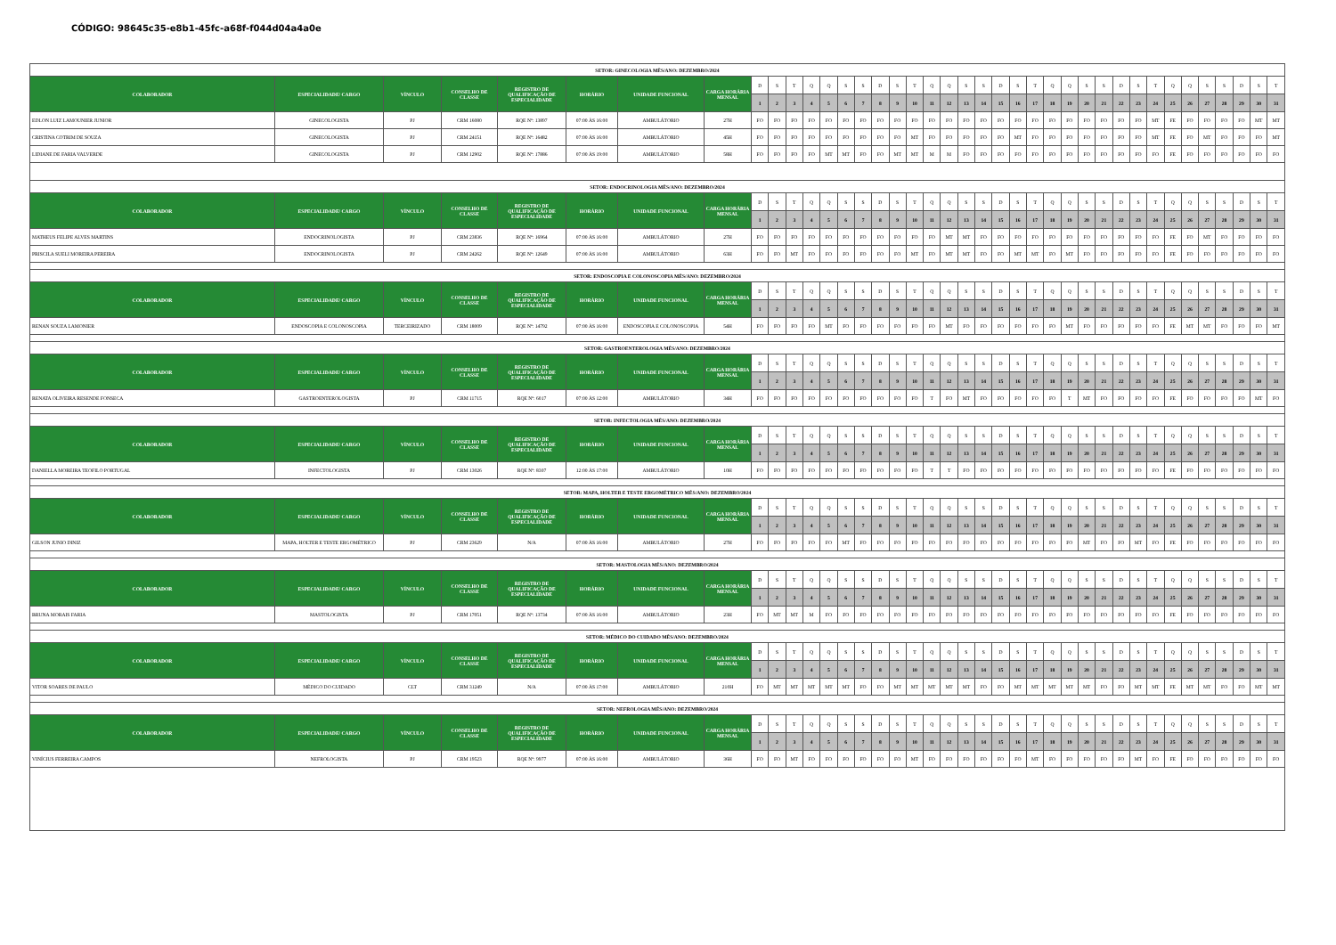CÓDIGO: 98645c35-e8b1-45fc-a68f-f044d04a4a0e
| SETOR: GINECOLOGIA MÊS/ANO: DEZEMBRO/2024 | | | | | | | | | | | | | | | | | | | | | | | | | | | | | | | | | | | | | | |
| COLABORADOR | ESPECIALIDADE/ CARGO | VÍNCULO | CONSELHO DE CLASSE | REGISTRO DE QUALIFICAÇÃO DE ESPECIALIDADE | HORÁRIO | UNIDADE FUNCIONAL | CARGA HORÁRIA MENSAL | D | S | T | Q | Q | S | S | D | S | T | Q | Q | S | S | D | S | T | Q | Q | S | S | D | S | T | Q | Q | S | S | D | S | T |
| | | | | | | | | 1 | 2 | 3 | 4 | 5 | 6 | 7 | 8 | 9 | 10 | 11 | 12 | 13 | 14 | 15 | 16 | 17 | 18 | 19 | 20 | 21 | 22 | 23 | 24 | 25 | 26 | 27 | 28 | 29 | 30 | 31 |
| EDLON LUIZ LAMOUNIER JUNIOR | GINECOLOGISTA | PJ | CRM 16080 | RQE Nº: 13897 | 07:00 ÀS 16:00 | AMBULÁTORIO | 27H | FO | FO | FO | FO | FO | FO | FO | FO | FO | FO | FO | FO | FO | FO | FO | FO | FO | FO | FO | FO | FO | FO | FO | MT | FE | FO | FO | FO | FO | MT | MT |
| CRISTINA COTRIM DE SOUZA | GINECOLOGISTA | PJ | CRM 24151 | RQE Nº: 16482 | 07:00 ÀS 16:00 | AMBULÁTORIO | 45H | FO | FO | FO | FO | FO | FO | FO | FO | FO | MT | FO | FO | FO | FO | FO | MT | FO | FO | FO | FO | FO | FO | FO | MT | FE | FO | MT | FO | FO | FO | MT |
| LIDIANE DE FARIA VALVERDE | GINECOLOGISTA | PJ | CRM 12902 | RQE Nº: 17886 | 07:00 ÀS 19:00 | AMBULÁTORIO | 58H | FO | FO | FO | FO | MT | MT | FO | FO | MT | MT | M | M | FO | FO | FO | FO | FO | FO | FO | FO | FO | FO | FO | FO | FE | FO | FO | FO | FO | FO | FO |
| SETOR: ENDOCRINOLOGIA MÊS/ANO: DEZEMBRO/2024 | | | | | | | | | | | | | | | | | | | | | | | | | | | | | | | | | | | | | | |
| COLABORADOR | ESPECIALIDADE/ CARGO | VÍNCULO | CONSELHO DE CLASSE | REGISTRO DE QUALIFICAÇÃO DE ESPECIALIDADE | HORÁRIO | UNIDADE FUNCIONAL | CARGA HORÁRIA MENSAL | D | S | T | Q | Q | S | S | D | S | T | Q | Q | S | S | D | S | T | Q | Q | S | S | D | S | T | Q | Q | S | S | D | S | T |
| | | | | | | | | 1 | 2 | 3 | 4 | 5 | 6 | 7 | 8 | 9 | 10 | 11 | 12 | 13 | 14 | 15 | 16 | 17 | 18 | 19 | 20 | 21 | 22 | 23 | 24 | 25 | 26 | 27 | 28 | 29 | 30 | 31 |
| MATHEUS FELIPE ALVES MARTINS | ENDOCRINOLOGISTA | PJ | CRM 23836 | RQE Nº: 16964 | 07:00 ÀS 16:00 | AMBULÁTORIO | 27H | FO | FO | FO | FO | FO | FO | FO | FO | FO | FO | FO | MT | MT | FO | FO | FO | FO | FO | FO | FO | FO | FO | FO | FO | FE | FO | MT | FO | FO | FO | FO |
| PRISCILA SUELI MOREIRA PEREIRA | ENDOCRINOLOGISTA | PJ | CRM 24262 | RQE Nº: 12649 | 07:00 ÀS 16:00 | AMBULÁTORIO | 63H | FO | FO | MT | FO | FO | FO | FO | FO | FO | MT | FO | MT | MT | FO | FO | MT | MT | FO | MT | FO | FO | FO | FO | FO | FE | FO | FO | FO | FO | FO | FO |
| SETOR: ENDOSCOPIA E COLONOSCOPIA MÊS/ANO: DEZEMBRO/2024 | | | | | | | | | | | | | | | | | | | | | | | | | | | | | | | | | | | | | | |
| COLABORADOR | ESPECIALIDADE/ CARGO | VÍNCULO | CONSELHO DE CLASSE | REGISTRO DE QUALIFICAÇÃO DE ESPECIALIDADE | HORÁRIO | UNIDADE FUNCIONAL | CARGA HORÁRIA MENSAL | D | S | T | Q | Q | S | S | D | S | T | Q | Q | S | S | D | S | T | Q | Q | S | S | D | S | T | Q | Q | S | S | D | S | T |
| | | | | | | | | 1 | 2 | 3 | 4 | 5 | 6 | 7 | 8 | 9 | 10 | 11 | 12 | 13 | 14 | 15 | 16 | 17 | 18 | 19 | 20 | 21 | 22 | 23 | 24 | 25 | 26 | 27 | 28 | 29 | 30 | 31 |
| RENAN SOUZA LAMONIER | ENDOSCOPIA E COLONOSCOPIA | TERCEIRIZADO | CRM 18009 | RQE Nº: 14792 | 07:00 ÀS 16:00 | ENDOSCOPIA E COLONOSCOPIA | 54H | FO | FO | FO | FO | MT | FO | FO | FO | FO | FO | FO | MT | FO | FO | FO | FO | FO | FO | MT | FO | FO | FO | FO | FO | FE | MT | MT | FO | FO | FO | MT |
| SETOR: GASTROENTEROLOGIA MÊS/ANO: DEZEMBRO/2024 | | | | | | | | | | | | | | | | | | | | | | | | | | | | | | | | | | | | | | |
| COLABORADOR | ESPECIALIDADE/ CARGO | VÍNCULO | CONSELHO DE CLASSE | REGISTRO DE QUALIFICAÇÃO DE ESPECIALIDADE | HORÁRIO | UNIDADE FUNCIONAL | CARGA HORÁRIA MENSAL | D | S | T | Q | Q | S | S | D | S | T | Q | Q | S | S | D | S | T | Q | Q | S | S | D | S | T | Q | Q | S | S | D | S | T |
| | | | | | | | | 1 | 2 | 3 | 4 | 5 | 6 | 7 | 8 | 9 | 10 | 11 | 12 | 13 | 14 | 15 | 16 | 17 | 18 | 19 | 20 | 21 | 22 | 23 | 24 | 25 | 26 | 27 | 28 | 29 | 30 | 31 |
| RENATA OLIVEIRA RESENDE FONSECA | GASTROENTEROLOGISTA | PJ | CRM 11715 | RQE Nº: 6017 | 07:00 ÀS 12:00 | AMBULÁTORIO | 34H | FO | FO | FO | FO | FO | FO | FO | FO | FO | FO | T | FO | MT | FO | FO | FO | FO | FO | T | MT | FO | FO | FO | FO | FE | FO | FO | FO | FO | MT | FO |
| SETOR: INFECTOLOGIA MÊS/ANO: DEZEMBRO/2024 | | | | | | | | | | | | | | | | | | | | | | | | | | | | | | | | | | | | | | |
| COLABORADOR | ESPECIALIDADE/ CARGO | VÍNCULO | CONSELHO DE CLASSE | REGISTRO DE QUALIFICAÇÃO DE ESPECIALIDADE | HORÁRIO | UNIDADE FUNCIONAL | CARGA HORÁRIA MENSAL | D | S | T | Q | Q | S | S | D | S | T | Q | Q | S | S | D | S | T | Q | Q | S | S | D | S | T | Q | Q | S | S | D | S | T |
| | | | | | | | | 1 | 2 | 3 | 4 | 5 | 6 | 7 | 8 | 9 | 10 | 11 | 12 | 13 | 14 | 15 | 16 | 17 | 18 | 19 | 20 | 21 | 22 | 23 | 24 | 25 | 26 | 27 | 28 | 29 | 30 | 31 |
| DANIELLA MOREIRA TEOFILO PORTUGAL | INFECTOLOGISTA | PJ | CRM 13026 | RQE Nº: 8307 | 12:00 ÀS 17:00 | AMBULÁTORIO | 10H | FO | FO | FO | FO | FO | FO | FO | FO | FO | FO | T | T | FO | FO | FO | FO | FO | FO | FO | FO | FO | FO | FO | FO | FE | FO | FO | FO | FO | FO | FO |
| SETOR: MAPA, HOLTER E TESTE ERGOMÉTRICO MÊS/ANO: DEZEMBRO/2024 | | | | | | | | | | | | | | | | | | | | | | | | | | | | | | | | | | | | | | |
| COLABORADOR | ESPECIALIDADE/ CARGO | VÍNCULO | CONSELHO DE CLASSE | REGISTRO DE QUALIFICAÇÃO DE ESPECIALIDADE | HORÁRIO | UNIDADE FUNCIONAL | CARGA HORÁRIA MENSAL | D | S | T | Q | Q | S | S | D | S | T | Q | Q | S | S | D | S | T | Q | Q | S | S | D | S | T | Q | Q | S | S | D | S | T |
| | | | | | | | | 1 | 2 | 3 | 4 | 5 | 6 | 7 | 8 | 9 | 10 | 11 | 12 | 13 | 14 | 15 | 16 | 17 | 18 | 19 | 20 | 21 | 22 | 23 | 24 | 25 | 26 | 27 | 28 | 29 | 30 | 31 |
| GILSON JUNIO DINIZ | MAPA, HOLTER E TESTE ERGOMÉTRICO | PJ | CRM 23629 | N/A | 07:00 ÀS 16:00 | AMBULÁTORIO | 27H | FO | FO | FO | FO | FO | MT | FO | FO | FO | FO | FO | FO | FO | FO | FO | FO | FO | FO | FO | MT | FO | FO | MT | FO | FE | FO | FO | FO | FO | FO | FO |
| SETOR: MASTOLOGIA MÊS/ANO: DEZEMBRO/2024 | | | | | | | | | | | | | | | | | | | | | | | | | | | | | | | | | | | | | | |
| COLABORADOR | ESPECIALIDADE/ CARGO | VÍNCULO | CONSELHO DE CLASSE | REGISTRO DE QUALIFICAÇÃO DE ESPECIALIDADE | HORÁRIO | UNIDADE FUNCIONAL | CARGA HORÁRIA MENSAL | D | S | T | Q | Q | S | S | D | S | T | Q | Q | S | S | D | S | T | Q | Q | S | S | D | S | T | Q | Q | S | S | D | S | T |
| | | | | | | | | 1 | 2 | 3 | 4 | 5 | 6 | 7 | 8 | 9 | 10 | 11 | 12 | 13 | 14 | 15 | 16 | 17 | 18 | 19 | 20 | 21 | 22 | 23 | 24 | 25 | 26 | 27 | 28 | 29 | 30 | 31 |
| BRUNA MORAIS FARIA | MASTOLOGISTA | PJ | CRM 17051 | RQE Nº: 13734 | 07:00 ÀS 16:00 | AMBULÁTORIO | 23H | FO | MT | MT | M | FO | FO | FO | FO | FO | FO | FO | FO | FO | FO | FO | FO | FO | FO | FO | FO | FO | FO | FO | FO | FE | FO | FO | FO | FO | FO | FO |
| SETOR: MÉDICO DO CUIDADO MÊS/ANO: DEZEMBRO/2024 | | | | | | | | | | | | | | | | | | | | | | | | | | | | | | | | | | | | | | |
| COLABORADOR | ESPECIALIDADE/ CARGO | VÍNCULO | CONSELHO DE CLASSE | REGISTRO DE QUALIFICAÇÃO DE ESPECIALIDADE | HORÁRIO | UNIDADE FUNCIONAL | CARGA HORÁRIA MENSAL | D | S | T | Q | Q | S | S | D | S | T | Q | Q | S | S | D | S | T | Q | Q | S | S | D | S | T | Q | Q | S | S | D | S | T |
| | | | | | | | | 1 | 2 | 3 | 4 | 5 | 6 | 7 | 8 | 9 | 10 | 11 | 12 | 13 | 14 | 15 | 16 | 17 | 18 | 19 | 20 | 21 | 22 | 23 | 24 | 25 | 26 | 27 | 28 | 29 | 30 | 31 |
| VITOR SOARES DE PAULO | MÉDICO DO CUIDADO | CLT | CRM 31249 | N/A | 07:00 ÀS 17:00 | AMBULÁTORIO | 210H | FO | MT | MT | MT | MT | MT | FO | FO | MT | MT | MT | MT | MT | FO | FO | MT | MT | MT | MT | MT | FO | FO | MT | MT | FE | MT | MT | FO | FO | MT | MT |
| SETOR: NEFROLOGIA MÊS/ANO: DEZEMBRO/2024 | | | | | | | | | | | | | | | | | | | | | | | | | | | | | | | | | | | | | | |
| COLABORADOR | ESPECIALIDADE/ CARGO | VÍNCULO | CONSELHO DE CLASSE | REGISTRO DE QUALIFICAÇÃO DE ESPECIALIDADE | HORÁRIO | UNIDADE FUNCIONAL | CARGA HORÁRIA MENSAL | D | S | T | Q | Q | S | S | D | S | T | Q | Q | S | S | D | S | T | Q | Q | S | S | D | S | T | Q | Q | S | S | D | S | T |
| | | | | | | | | 1 | 2 | 3 | 4 | 5 | 6 | 7 | 8 | 9 | 10 | 11 | 12 | 13 | 14 | 15 | 16 | 17 | 18 | 19 | 20 | 21 | 22 | 23 | 24 | 25 | 26 | 27 | 28 | 29 | 30 | 31 |
| VINÍCIUS FERREIRA CAMPOS | NEFROLOGISTA | PJ | CRM 19523 | RQE Nº: 9977 | 07:00 ÀS 16:00 | AMBULÁTORIO | 36H | FO | FO | MT | FO | FO | FO | FO | FO | FO | MT | FO | FO | FO | FO | FO | FO | MT | FO | FO | FO | FO | FO | MT | FO | FE | FO | FO | FO | FO | FO | FO |